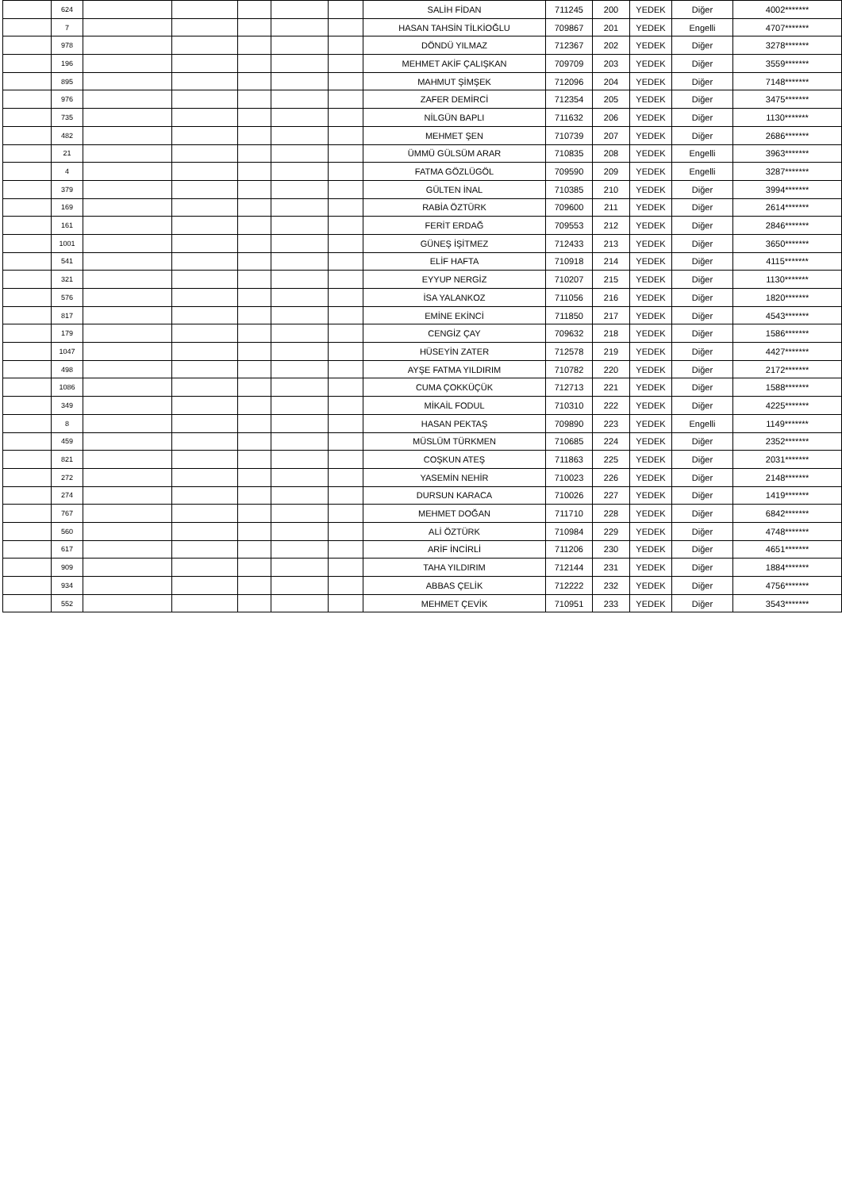| | 624 | | | | | | SALİH FİDAN | 711245 | 200 | YEDEK | Diğer | 4002******* |
| | 7 | | | | | | HASAN TAHSİN TİLKİOĞLU | 709867 | 201 | YEDEK | Engelli | 4707******* |
| | 978 | | | | | | DÖNDÜ YILMAZ | 712367 | 202 | YEDEK | Diğer | 3278******* |
| | 196 | | | | | | MEHMET AKİF ÇALIŞKAN | 709709 | 203 | YEDEK | Diğer | 3559******* |
| | 895 | | | | | | MAHMUT ŞİMŞEK | 712096 | 204 | YEDEK | Diğer | 7148******* |
| | 976 | | | | | | ZAFER DEMİRCİ | 712354 | 205 | YEDEK | Diğer | 3475******* |
| | 735 | | | | | | NİLGÜN BAPLI | 711632 | 206 | YEDEK | Diğer | 1130******* |
| | 482 | | | | | | MEHMET ŞEN | 710739 | 207 | YEDEK | Diğer | 2686******* |
| | 21 | | | | | | ÜMMÜ GÜLSÜM ARAR | 710835 | 208 | YEDEK | Engelli | 3963******* |
| | 4 | | | | | | FATMA GÖZLÜGÖL | 709590 | 209 | YEDEK | Engelli | 3287******* |
| | 379 | | | | | | GÜLTEN İNAL | 710385 | 210 | YEDEK | Diğer | 3994******* |
| | 169 | | | | | | RABİA ÖZTÜRK | 709600 | 211 | YEDEK | Diğer | 2614******* |
| | 161 | | | | | | FERİT ERDAĞ | 709553 | 212 | YEDEK | Diğer | 2846******* |
| | 1001 | | | | | | GÜNEŞ İŞİTMEZ | 712433 | 213 | YEDEK | Diğer | 3650******* |
| | 541 | | | | | | ELİF HAFTA | 710918 | 214 | YEDEK | Diğer | 4115******* |
| | 321 | | | | | | EYYUP NERGİZ | 710207 | 215 | YEDEK | Diğer | 1130******* |
| | 576 | | | | | | İSA YALANKOZ | 711056 | 216 | YEDEK | Diğer | 1820******* |
| | 817 | | | | | | EMİNE EKİNCİ | 711850 | 217 | YEDEK | Diğer | 4543******* |
| | 179 | | | | | | CENGİZ ÇAY | 709632 | 218 | YEDEK | Diğer | 1586******* |
| | 1047 | | | | | | HÜSEYİN ZATER | 712578 | 219 | YEDEK | Diğer | 4427******* |
| | 498 | | | | | | AYŞE FATMA YILDIRIM | 710782 | 220 | YEDEK | Diğer | 2172******* |
| | 1086 | | | | | | CUMA ÇOKKÜÇÜK | 712713 | 221 | YEDEK | Diğer | 1588******* |
| | 349 | | | | | | MİKAİL FODUL | 710310 | 222 | YEDEK | Diğer | 4225******* |
| | 8 | | | | | | HASAN PEKTAŞ | 709890 | 223 | YEDEK | Engelli | 1149******* |
| | 459 | | | | | | MÜSLÜM TÜRKMEN | 710685 | 224 | YEDEK | Diğer | 2352******* |
| | 821 | | | | | | COŞKUN ATEŞ | 711863 | 225 | YEDEK | Diğer | 2031******* |
| | 272 | | | | | | YASEMİN NEHİR | 710023 | 226 | YEDEK | Diğer | 2148******* |
| | 274 | | | | | | DURSUN KARACA | 710026 | 227 | YEDEK | Diğer | 1419******* |
| | 767 | | | | | | MEHMET DOĞAN | 711710 | 228 | YEDEK | Diğer | 6842******* |
| | 560 | | | | | | ALİ ÖZTÜRK | 710984 | 229 | YEDEK | Diğer | 4748******* |
| | 617 | | | | | | ARİF İNCİRLİ | 711206 | 230 | YEDEK | Diğer | 4651******* |
| | 909 | | | | | | TAHA YILDIRIM | 712144 | 231 | YEDEK | Diğer | 1884******* |
| | 934 | | | | | | ABBAS ÇELİK | 712222 | 232 | YEDEK | Diğer | 4756******* |
| | 552 | | | | | | MEHMET ÇEVİK | 710951 | 233 | YEDEK | Diğer | 3543******* |